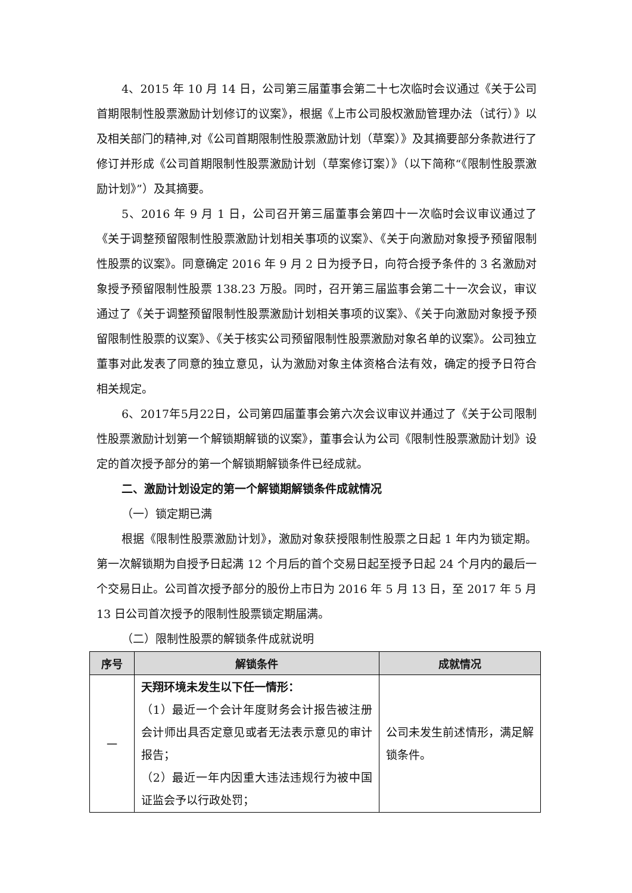4、2015 年 10 月 14 日，公司第三届董事会第二十七次临时会议通过《关于公司首期限制性股票激励计划修订的议案》，根据《上市公司股权激励管理办法（试行）》以及相关部门的精神,对《公司首期限制性股票激励计划（草案）》及其摘要部分条款进行了修订并形成《公司首期限制性股票激励计划（草案修订案）》（以下简称“《限制性股票激励计划》”）及其摘要。
5、2016 年 9 月 1 日，公司召开第三届董事会第四十一次临时会议审议通过了《关于调整预留限制性股票激励计划相关事项的议案》、《关于向激励对象授予预留限制性股票的议案》。同意确定 2016 年 9 月 2 日为授予日，向符合授予条件的 3 名激励对象授予预留限制性股票 138.23 万股。同时，召开第三届监事会第二十一次会议，审议通过了《关于调整预留限制性股票激励计划相关事项的议案》、《关于向激励对象授予预留限制性股票的议案》、《关于核实公司预留限制性股票激励对象名单的议案》。公司独立董事对此发表了同意的独立意见，认为激励对象主体资格合法有效，确定的授予日符合相关规定。
6、2017年5月22日，公司第四届董事会第六次会议审议并通过了《关于公司限制性股票激励计划第一个解锁期解锁的议案》，董事会认为公司《限制性股票激励计划》设定的首次授予部分的第一个解锁期解锁条件已经成就。
二、激励计划设定的第一个解锁期解锁条件成就情况
（一）锁定期已满
根据《限制性股票激励计划》，激励对象获授限制性股票之日起 1 年内为锁定期。第一次解锁期为自授予日起满 12 个月后的首个交易日起至授予日起 24 个月内的最后一个交易日止。公司首次授予部分的股份上市日为 2016 年 5 月 13 日，至 2017 年 5 月 13 日公司首次授予的限制性股票锁定期届满。
（二）限制性股票的解锁条件成就说明
| 序号 | 解锁条件 | 成就情况 |
| --- | --- | --- |
| 一 | 天翔环境未发生以下任一情形： （1）最近一个会计年度财务会计报告被注册会计师出具否定意见或者无法表示意见的审计报告； （2）最近一年内因重大违法违规行为被中国证监会予以行政处罚； | 公司未发生前述情形，满足解锁条件。 |